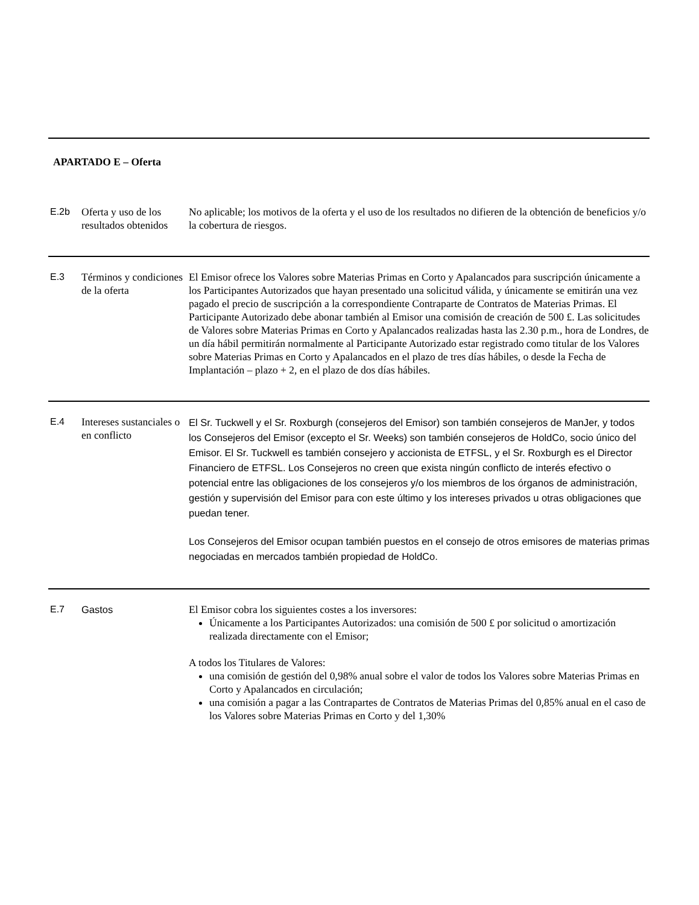APARTADO E – Oferta
| E.2b | Oferta y uso de los resultados obtenidos | No aplicable; los motivos de la oferta y el uso de los resultados no difieren de la obtención de beneficios y/o la cobertura de riesgos. |
| E.3 | Términos y condiciones de la oferta | El Emisor ofrece los Valores sobre Materias Primas en Corto y Apalancados para suscripción únicamente a los Participantes Autorizados que hayan presentado una solicitud válida, y únicamente se emitirán una vez pagado el precio de suscripción a la correspondiente Contraparte de Contratos de Materias Primas. El Participante Autorizado debe abonar también al Emisor una comisión de creación de 500 £. Las solicitudes de Valores sobre Materias Primas en Corto y Apalancados realizadas hasta las 2.30 p.m., hora de Londres, de un día hábil permitirán normalmente al Participante Autorizado estar registrado como titular de los Valores sobre Materias Primas en Corto y Apalancados en el plazo de tres días hábiles, o desde la Fecha de Implantación – plazo + 2, en el plazo de dos días hábiles. |
| E.4 | Intereses sustanciales o en conflicto | El Sr. Tuckwell y el Sr. Roxburgh (consejeros del Emisor) son también consejeros de ManJer, y todos los Consejeros del Emisor (excepto el Sr. Weeks) son también consejeros de HoldCo, socio único del Emisor. El Sr. Tuckwell es también consejero y accionista de ETFSL, y el Sr. Roxburgh es el Director Financiero de ETFSL. Los Consejeros no creen que exista ningún conflicto de interés efectivo o potencial entre las obligaciones de los consejeros y/o los miembros de los órganos de administración, gestión y supervisión del Emisor para con este último y los intereses privados u otras obligaciones que puedan tener. Los Consejeros del Emisor ocupan también puestos en el consejo de otros emisores de materias primas negociadas en mercados también propiedad de HoldCo. |
| E.7 | Gastos | El Emisor cobra los siguientes costes a los inversores: Únicamente a los Participantes Autorizados: una comisión de 500 £ por solicitud o amortización realizada directamente con el Emisor; A todos los Titulares de Valores: una comisión de gestión del 0,98% anual sobre el valor de todos los Valores sobre Materias Primas en Corto y Apalancados en circulación; una comisión a pagar a las Contrapartes de Contratos de Materias Primas del 0,85% anual en el caso de los Valores sobre Materias Primas en Corto y del 1,30% |